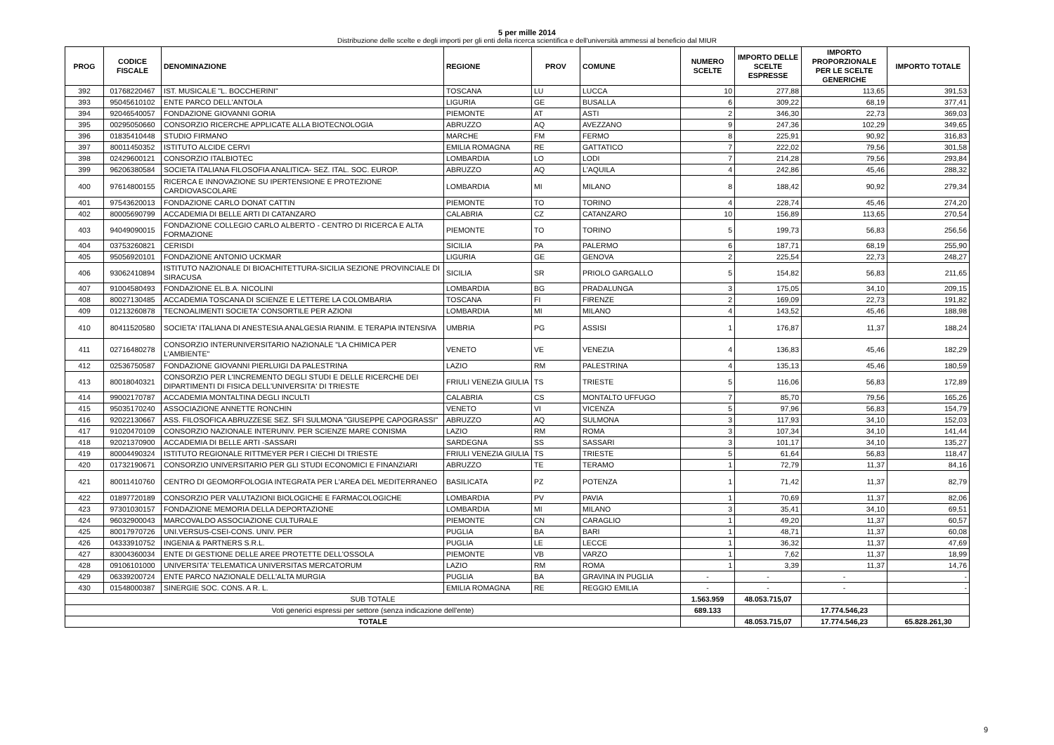5 per mille 2014
Distribuzione delle scelte e degli importi per gli enti della ricerca scientifica e dell'università ammessi al beneficio dal MIUR
| PROG | CODICE FISCALE | DENOMINAZIONE | REGIONE | PROV | COMUNE | NUMERO SCELTE | IMPORTO DELLE SCELTE ESPRESSE | IMPORTO PROPORZIONALE PER LE SCELTE GENERICHE | IMPORTO TOTALE |
| --- | --- | --- | --- | --- | --- | --- | --- | --- | --- |
| 392 | 01768220467 | IST. MUSICALE "L. BOCCHERINI" | TOSCANA | LU | LUCCA | 10 | 277,88 | 113,65 | 391,53 |
| 393 | 95045610102 | ENTE PARCO DELL'ANTOLA | LIGURIA | GE | BUSALLA | 6 | 309,22 | 68,19 | 377,41 |
| 394 | 92046540057 | FONDAZIONE GIOVANNI GORIA | PIEMONTE | AT | ASTI | 2 | 346,30 | 22,73 | 369,03 |
| 395 | 00295050660 | CONSORZIO RICERCHE APPLICATE ALLA BIOTECNOLOGIA | ABRUZZO | AQ | AVEZZANO | 9 | 247,36 | 102,29 | 349,65 |
| 396 | 01835410448 | STUDIO FIRMANO | MARCHE | FM | FERMO | 8 | 225,91 | 90,92 | 316,83 |
| 397 | 80011450352 | ISTITUTO ALCIDE CERVI | EMILIA ROMAGNA | RE | GATTATICO | 7 | 222,02 | 79,56 | 301,58 |
| 398 | 02429600121 | CONSORZIO ITALBIOTEC | LOMBARDIA | LO | LODI | 7 | 214,28 | 79,56 | 293,84 |
| 399 | 96206380584 | SOCIETA ITALIANA FILOSOFIA ANALITICA- SEZ. ITAL. SOC. EUROP. | ABRUZZO | AQ | L'AQUILA | 4 | 242,86 | 45,46 | 288,32 |
| 400 | 97614800155 | RICERCA E INNOVAZIONE SU IPERTENSIONE E PROTEZIONE CARDIOVASCOLARE | LOMBARDIA | MI | MILANO | 8 | 188,42 | 90,92 | 279,34 |
| 401 | 97543620013 | FONDAZIONE CARLO DONAT CATTIN | PIEMONTE | TO | TORINO | 4 | 228,74 | 45,46 | 274,20 |
| 402 | 80005690799 | ACCADEMIA DI BELLE ARTI DI CATANZARO | CALABRIA | CZ | CATANZARO | 10 | 156,89 | 113,65 | 270,54 |
| 403 | 94049090015 | FONDAZIONE COLLEGIO CARLO ALBERTO - CENTRO DI RICERCA E ALTA FORMAZIONE | PIEMONTE | TO | TORINO | 5 | 199,73 | 56,83 | 256,56 |
| 404 | 03753260821 | CERISDI | SICILIA | PA | PALERMO | 6 | 187,71 | 68,19 | 255,90 |
| 405 | 95056920101 | FONDAZIONE ANTONIO UCKMAR | LIGURIA | GE | GENOVA | 2 | 225,54 | 22,73 | 248,27 |
| 406 | 93062410894 | ISTITUTO NAZIONALE DI BIOACHITETTURA-SICILIA SEZIONE PROVINCIALE DI SIRACUSA | SICILIA | SR | PRIOLO GARGALLO | 5 | 154,82 | 56,83 | 211,65 |
| 407 | 91004580493 | FONDAZIONE EL.B.A. NICOLINI | LOMBARDIA | BG | PRADALUNGA | 3 | 175,05 | 34,10 | 209,15 |
| 408 | 80027130485 | ACCADEMIA TOSCANA DI SCIENZE E LETTERE LA COLOMBARIA | TOSCANA | FI | FIRENZE | 2 | 169,09 | 22,73 | 191,82 |
| 409 | 01213260878 | TECNOALIMENTI SOCIETA' CONSORTILE PER AZIONI | LOMBARDIA | MI | MILANO | 4 | 143,52 | 45,46 | 188,98 |
| 410 | 80411520580 | SOCIETA' ITALIANA DI ANESTESIA ANALGESIA RIANIM. E TERAPIA INTENSIVA | UMBRIA | PG | ASSISI | 1 | 176,87 | 11,37 | 188,24 |
| 411 | 02716480278 | CONSORZIO INTERUNIVERSITARIO NAZIONALE "LA CHIMICA PER L'AMBIENTE" | VENETO | VE | VENEZIA | 4 | 136,83 | 45,46 | 182,29 |
| 412 | 02536750587 | FONDAZIONE GIOVANNI PIERLUIGI DA PALESTRINA | LAZIO | RM | PALESTRINA | 4 | 135,13 | 45,46 | 180,59 |
| 413 | 80018040321 | CONSORZIO PER L'INCREMENTO DEGLI STUDI E DELLE RICERCHE DEI DIPARTIMENTI DI FISICA DELL'UNIVERSITA' DI TRIESTE | FRIULI VENEZIA GIULIA | TS | TRIESTE | 5 | 116,06 | 56,83 | 172,89 |
| 414 | 99002170787 | ACCADEMIA MONTALTINA DEGLI INCULTI | CALABRIA | CS | MONTALTO UFFUGO | 7 | 85,70 | 79,56 | 165,26 |
| 415 | 95035170240 | ASSOCIAZIONE ANNETTE RONCHIN | VENETO | VI | VICENZA | 5 | 97,96 | 56,83 | 154,79 |
| 416 | 92022130667 | ASS. FILOSOFICA ABRUZZESE SEZ. SFI SULMONA "GIUSEPPE CAPOGRASSI" | ABRUZZO | AQ | SULMONA | 3 | 117,93 | 34,10 | 152,03 |
| 417 | 91020470109 | CONSORZIO NAZIONALE INTERUNIV. PER SCIENZE MARE CONISMA | LAZIO | RM | ROMA | 3 | 107,34 | 34,10 | 141,44 |
| 418 | 92021370900 | ACCADEMIA DI BELLE ARTI -SASSARI | SARDEGNA | SS | SASSARI | 3 | 101,17 | 34,10 | 135,27 |
| 419 | 80004490324 | ISTITUTO REGIONALE RITTMEYER PER I CIECHI DI TRIESTE | FRIULI VENEZIA GIULIA | TS | TRIESTE | 5 | 61,64 | 56,83 | 118,47 |
| 420 | 01732190671 | CONSORZIO UNIVERSITARIO PER GLI STUDI ECONOMICI E FINANZIARI | ABRUZZO | TE | TERAMO | 1 | 72,79 | 11,37 | 84,16 |
| 421 | 80011410760 | CENTRO DI GEOMORFOLOGIA INTEGRATA PER L'AREA DEL MEDITERRANEO | BASILICATA | PZ | POTENZA | 1 | 71,42 | 11,37 | 82,79 |
| 422 | 01897720189 | CONSORZIO PER VALUTAZIONI BIOLOGICHE E FARMACOLOGICHE | LOMBARDIA | PV | PAVIA | 1 | 70,69 | 11,37 | 82,06 |
| 423 | 97301030157 | FONDAZIONE MEMORIA DELLA DEPORTAZIONE | LOMBARDIA | MI | MILANO | 3 | 35,41 | 34,10 | 69,51 |
| 424 | 96032900043 | MARCOVALDO ASSOCIAZIONE CULTURALE | PIEMONTE | CN | CARAGLIO | 1 | 49,20 | 11,37 | 60,57 |
| 425 | 80017970726 | UNI.VERSUS-CSEI-CONS. UNIV. PER | PUGLIA | BA | BARI | 1 | 48,71 | 11,37 | 60,08 |
| 426 | 04333910752 | INGENIA & PARTNERS S.R.L. | PUGLIA | LE | LECCE | 1 | 36,32 | 11,37 | 47,69 |
| 427 | 83004360034 | ENTE DI GESTIONE DELLE AREE PROTETTE DELL'OSSOLA | PIEMONTE | VB | VARZO | 1 | 7,62 | 11,37 | 18,99 |
| 428 | 09106101000 | UNIVERSITA' TELEMATICA UNIVERSITAS MERCATORUM | LAZIO | RM | ROMA | 1 | 3,39 | 11,37 | 14,76 |
| 429 | 06339200724 | ENTE PARCO NAZIONALE DELL'ALTA MURGIA | PUGLIA | BA | GRAVINA IN PUGLIA | - | - | - | - |
| 430 | 01548000387 | SINERGIE SOC. CONS. A R. L. | EMILIA ROMAGNA | RE | REGGIO EMILIA | - | - | - | - |
| SUB TOTALE | | | | | | 1.563.959 | 48.053.715,07 | | |
| Voti generici espressi per settore (senza indicazione dell'ente) | | | | | | 689.133 | | 17.774.546,23 | |
| TOTALE | | | | | | | 48.053.715,07 | 17.774.546,23 | 65.828.261,30 |
9